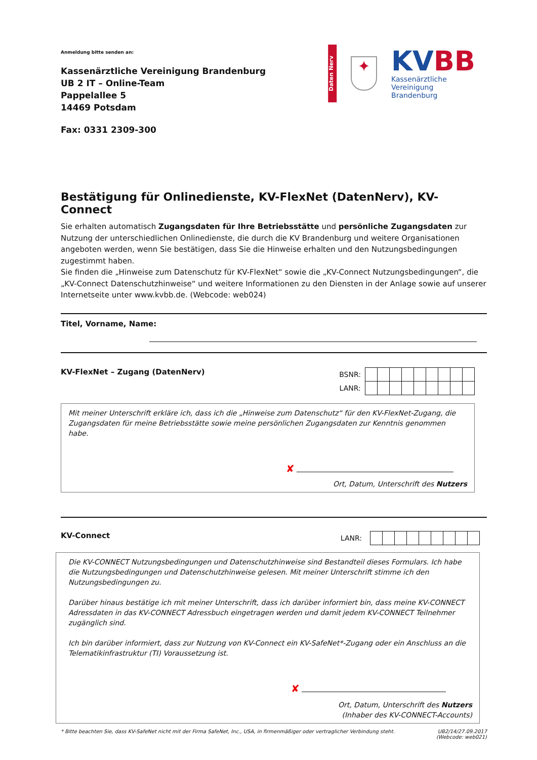Anmeldung bitte senden an:
Kassenärztliche Vereinigung Brandenburg
UB 2 IT – Online-Team
Pappelallee 5
14469 Potsdam
Fax: 0331 2309-300
Daten Nerv
✦
KV BB
Kassenärztliche Vereinigung
Brandenburg
Bestätigung für Onlinedienste, KV-FlexNet (DatenNerv), KV-Connect
Sie erhalten automatisch Zugangsdaten für Ihre Betriebsstätte und persönliche Zugangsdaten zur Nutzung der unterschiedlichen Onlinedienste, die durch die KV Brandenburg und weitere Organisationen angeboten werden, wenn Sie bestätigen, dass Sie die Hinweise erhalten und den Nutzungsbedingungen zugestimmt haben.
Sie finden die „Hinweise zum Datenschutz für KV-FlexNet“ sowie die „KV-Connect Nutzungsbedingungen“, die „KV-Connect Datenschutzhinweise“ und weitere Informationen zu den Diensten in der Anlage sowie auf unserer Internetseite unter www.kvbb.de. (Webcode: web024)
Titel, Vorname, Name:
KV-FlexNet – Zugang (DatenNerv)
| BSNR: | | | | | | | | | |
| LANR: | | | | | | | | | |
Mit meiner Unterschrift erkläre ich, dass ich die „Hinweise zum Datenschutz“ für den KV-FlexNet-Zugang, die Zugangsdaten für meine Betriebsstätte sowie meine persönlichen Zugangsdaten zur Kenntnis genommen habe.
✘
Ort, Datum, Unterschrift des Nutzers
KV-Connect
| LANR: | | | | | | | | | |
Die KV-CONNECT Nutzungsbedingungen und Datenschutzhinweise sind Bestandteil dieses Formulars. Ich habe die Nutzungsbedingungen und Datenschutzhinweise gelesen. Mit meiner Unterschrift stimme ich den Nutzungsbedingungen zu.
Darüber hinaus bestätige ich mit meiner Unterschrift, dass ich darüber informiert bin, dass meine KV-CONNECT Adressdaten in das KV-CONNECT Adressbuch eingetragen werden und damit jedem KV-CONNECT Teilnehmer zugänglich sind.
Ich bin darüber informiert, dass zur Nutzung von KV-Connect ein KV-SafeNet*-Zugang oder ein Anschluss an die Telematikinfrastruktur (TI) Voraussetzung ist.
✘
Ort, Datum, Unterschrift des Nutzers
(Inhaber des KV-CONNECT-Accounts)
* Bitte beachten Sie, dass KV-SafeNet nicht mit der Firma SafeNet, Inc., USA, in firmenmäßiger oder vertraglicher Verbindung steht.
UB2/14/27.09.2017
(Webcode: web021)